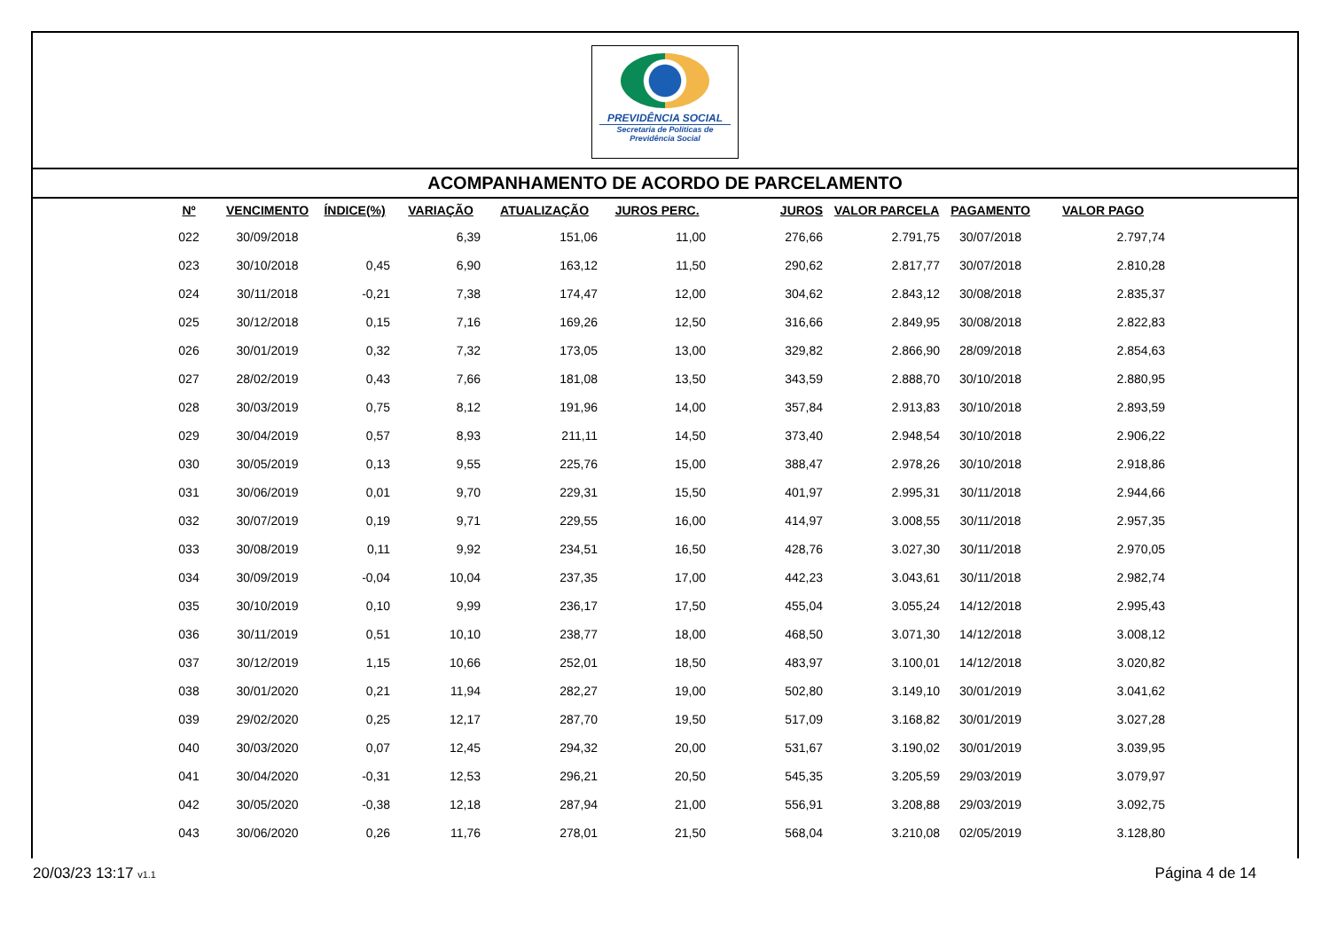PREVIDÊNCIA SOCIAL
Secretaria de Políticas de
Previdência Social
ACOMPANHAMENTO DE ACORDO DE PARCELAMENTO
| Nº | VENCIMENTO | ÍNDICE(%) | VARIAÇÃO | ATUALIZAÇÃO | JUROS PERC. | JUROS | VALOR PARCELA | PAGAMENTO | VALOR PAGO |
| --- | --- | --- | --- | --- | --- | --- | --- | --- | --- |
| 022 | 30/09/2018 | | 6,39 | 151,06 | 11,00 | 276,66 | 2.791,75 | 30/07/2018 | 2.797,74 |
| 023 | 30/10/2018 | 0,45 | 6,90 | 163,12 | 11,50 | 290,62 | 2.817,77 | 30/07/2018 | 2.810,28 |
| 024 | 30/11/2018 | -0,21 | 7,38 | 174,47 | 12,00 | 304,62 | 2.843,12 | 30/08/2018 | 2.835,37 |
| 025 | 30/12/2018 | 0,15 | 7,16 | 169,26 | 12,50 | 316,66 | 2.849,95 | 30/08/2018 | 2.822,83 |
| 026 | 30/01/2019 | 0,32 | 7,32 | 173,05 | 13,00 | 329,82 | 2.866,90 | 28/09/2018 | 2.854,63 |
| 027 | 28/02/2019 | 0,43 | 7,66 | 181,08 | 13,50 | 343,59 | 2.888,70 | 30/10/2018 | 2.880,95 |
| 028 | 30/03/2019 | 0,75 | 8,12 | 191,96 | 14,00 | 357,84 | 2.913,83 | 30/10/2018 | 2.893,59 |
| 029 | 30/04/2019 | 0,57 | 8,93 | 211,11 | 14,50 | 373,40 | 2.948,54 | 30/10/2018 | 2.906,22 |
| 030 | 30/05/2019 | 0,13 | 9,55 | 225,76 | 15,00 | 388,47 | 2.978,26 | 30/10/2018 | 2.918,86 |
| 031 | 30/06/2019 | 0,01 | 9,70 | 229,31 | 15,50 | 401,97 | 2.995,31 | 30/11/2018 | 2.944,66 |
| 032 | 30/07/2019 | 0,19 | 9,71 | 229,55 | 16,00 | 414,97 | 3.008,55 | 30/11/2018 | 2.957,35 |
| 033 | 30/08/2019 | 0,11 | 9,92 | 234,51 | 16,50 | 428,76 | 3.027,30 | 30/11/2018 | 2.970,05 |
| 034 | 30/09/2019 | -0,04 | 10,04 | 237,35 | 17,00 | 442,23 | 3.043,61 | 30/11/2018 | 2.982,74 |
| 035 | 30/10/2019 | 0,10 | 9,99 | 236,17 | 17,50 | 455,04 | 3.055,24 | 14/12/2018 | 2.995,43 |
| 036 | 30/11/2019 | 0,51 | 10,10 | 238,77 | 18,00 | 468,50 | 3.071,30 | 14/12/2018 | 3.008,12 |
| 037 | 30/12/2019 | 1,15 | 10,66 | 252,01 | 18,50 | 483,97 | 3.100,01 | 14/12/2018 | 3.020,82 |
| 038 | 30/01/2020 | 0,21 | 11,94 | 282,27 | 19,00 | 502,80 | 3.149,10 | 30/01/2019 | 3.041,62 |
| 039 | 29/02/2020 | 0,25 | 12,17 | 287,70 | 19,50 | 517,09 | 3.168,82 | 30/01/2019 | 3.027,28 |
| 040 | 30/03/2020 | 0,07 | 12,45 | 294,32 | 20,00 | 531,67 | 3.190,02 | 30/01/2019 | 3.039,95 |
| 041 | 30/04/2020 | -0,31 | 12,53 | 296,21 | 20,50 | 545,35 | 3.205,59 | 29/03/2019 | 3.079,97 |
| 042 | 30/05/2020 | -0,38 | 12,18 | 287,94 | 21,00 | 556,91 | 3.208,88 | 29/03/2019 | 3.092,75 |
| 043 | 30/06/2020 | 0,26 | 11,76 | 278,01 | 21,50 | 568,04 | 3.210,08 | 02/05/2019 | 3.128,80 |
20/03/23 13:17 v1.1
Página 4 de 14